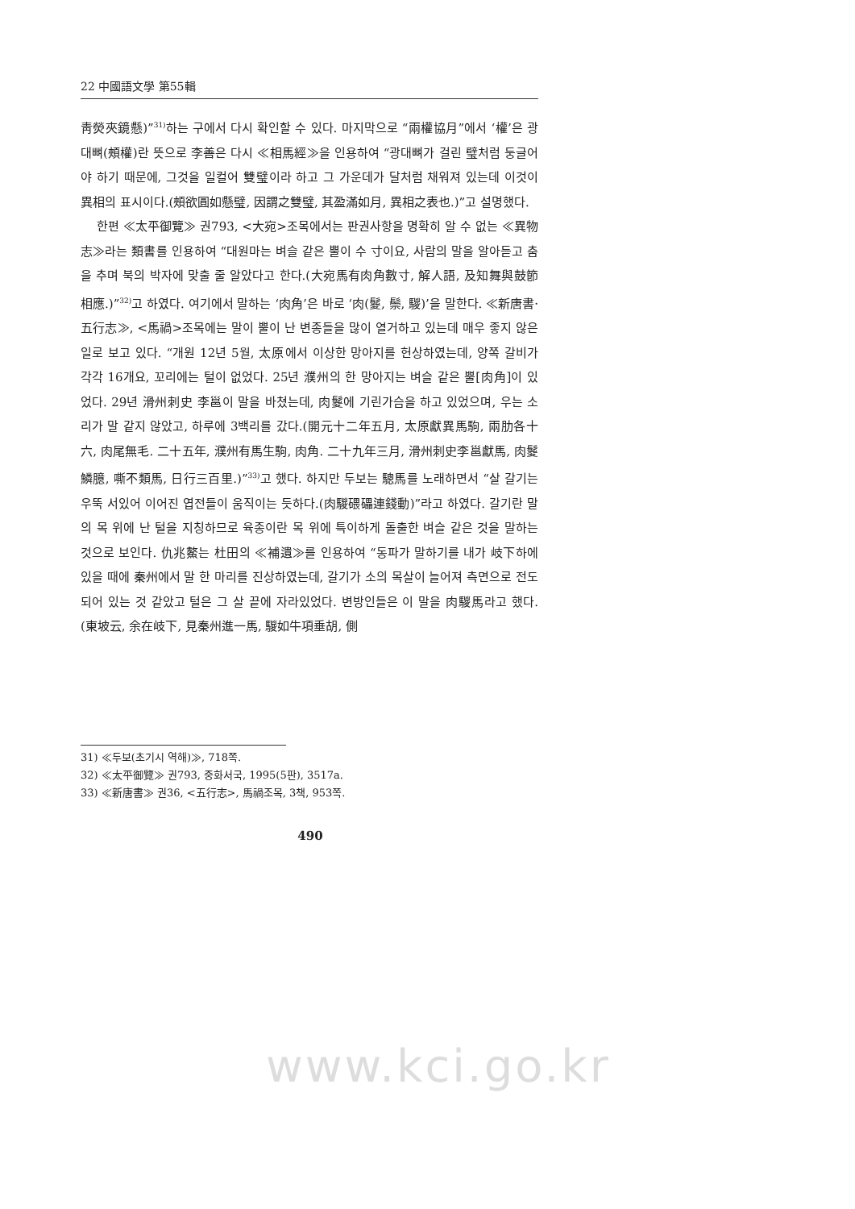22 中國語文學 第55輯
靑熒夾鏡懸)”<sup>31)</sup>하는 구에서 다시 확인할 수 있다. 마지막으로 “兩權協月”에서 ‘權’은 광대뼈(頰權)란 뜻으로 李善은 다시 ≪相馬經≫을 인용하여 “광대뼈가 걸린 璧처럼 둥글어야 하기 때문에, 그것을 일컬어 雙璧이라 하고 그 가운데가 달처럼 채워져 있는데 이것이 異相의 표시이다.(頰欲圓如懸璧, 因謂之雙璧, 其盈滿如月, 異相之表也.)”고 설명했다.
한편 ≪太平御覽≫ 권793, <大宛>조목에서는 판권사항을 명확히 알 수 없는 ≪異物志≫라는 類書를 인용하여 “대원마는 벼슬 같은 뿔이 수 寸이요, 사람의 말을 알아듣고 춤을 추며 북의 박자에 맞출 줄 알았다고 한다.(大宛馬有肉角數寸, 解人語, 及知舞與鼓節相應.)”<sup>32)</sup>고 하였다. 여기에서 말하는 ‘肉角’은 바로 ‘肉(鬉, 鬃, 騣)’을 말한다. ≪新唐書·五行志≫, <馬禍>조목에는 말이 뿔이 난 변종들을 많이 열거하고 있는데 매우 좋지 않은 일로 보고 있다. “개원 12년 5월, 太原에서 이상한 망아지를 헌상하였는데, 양쪽 갈비가 각각 16개요, 꼬리에는 털이 없었다. 25년 濮州의 한 망아지는 벼슬 같은 뿔[肉角]이 있었다. 29년 滑州刺史 李邕이 말을 바쳤는데, 肉鬉에 기린가슴을 하고 있었으며, 우는 소리가 말 같지 않았고, 하루에 3백리를 갔다.(開元十二年五月, 太原獻異馬駒, 兩肋各十六, 肉尾無毛. 二十五年, 濮州有馬生駒, 肉角. 二十九年三月, 滑州刺史李邕獻馬, 肉鬉鱗臆, 嘶不類馬, 日行三百里.)”<sup>33)</sup>고 했다. 하지만 두보는 驄馬를 노래하면서 “살 갈기는 우뚝 서있어 이어진 엽전들이 움직이는 듯하다.(肉騣碨礧連錢動)”라고 하였다. 갈기란 말의 목 위에 난 털을 지칭하므로 육종이란 목 위에 특이하게 돌출한 벼슬 같은 것을 말하는 것으로 보인다. 仇兆鰲는 杜田의 ≪補遺≫를 인용하여 “동파가 말하기를 내가 岐下하에 있을 때에 秦州에서 말 한 마리를 진상하였는데, 갈기가 소의 목살이 늘어져 측면으로 전도되어 있는 것 같았고 털은 그 살 끝에 자라있었다. 변방인들은 이 말을 肉騣馬라고 했다.(東坡云, 余在岐下, 見秦州進一馬, 騣如牛項垂胡, 側
31) ≪두보(초기시 역해)≫, 718쪽.
32) ≪太平御覽≫ 권793, 중화서국, 1995(5판), 3517a.
33) ≪新唐書≫ 권36, <五行志>, 馬禍조목, 3책, 953쪽.
490
www.kci.go.kr